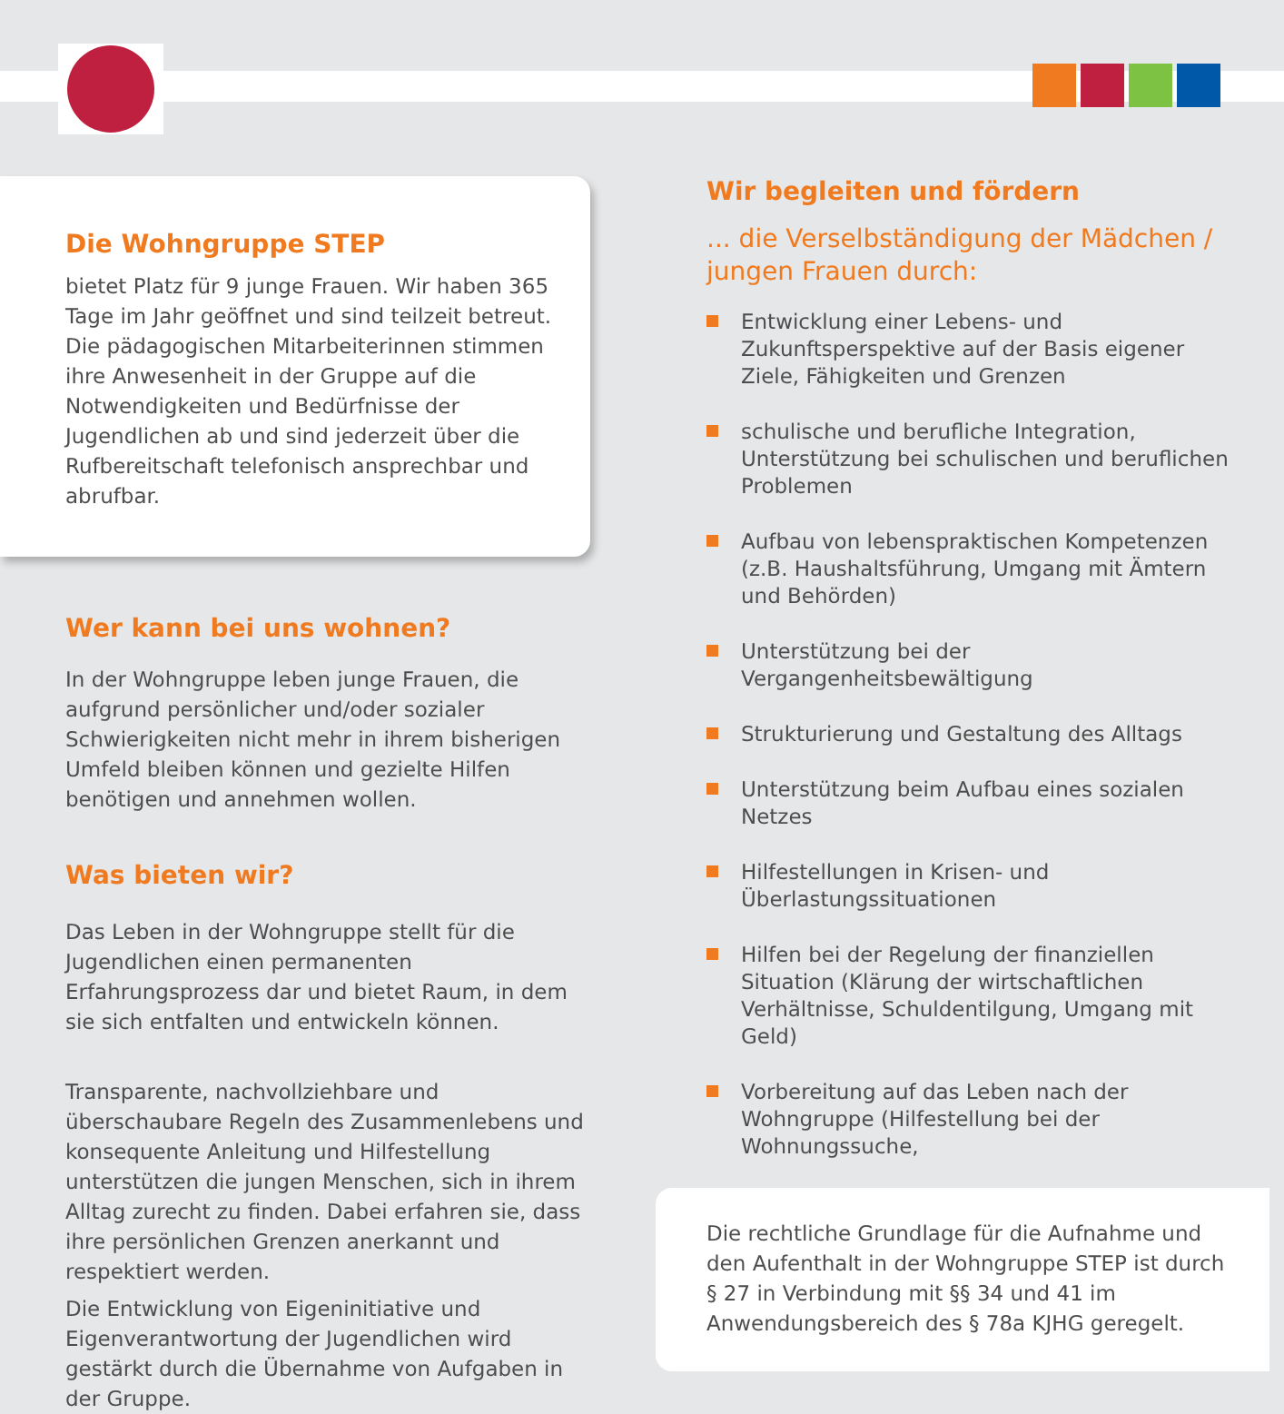Die Wohngruppe STEP
bietet Platz für 9 junge Frauen. Wir haben 365 Tage im Jahr geöffnet und sind teilzeit betreut. Die pädagogischen Mitarbeiterinnen stimmen ihre Anwesenheit in der Gruppe auf die Notwendigkeiten und Bedürfnisse der Jugendlichen ab und sind jederzeit über die Rufbereitschaft telefonisch ansprechbar und abrufbar.
Wer kann bei uns wohnen?
In der Wohngruppe leben junge Frauen, die aufgrund persönlicher und/oder sozialer Schwierigkeiten nicht mehr in ihrem bisherigen Umfeld bleiben können und gezielte Hilfen benötigen und annehmen wollen.
Was bieten wir?
Das Leben in der Wohngruppe stellt für die Jugendlichen einen permanenten Erfahrungsprozess dar und bietet Raum, in dem sie sich entfalten und entwickeln können.
Transparente, nachvollziehbare und überschaubare Regeln des Zusammenlebens und konsequente Anleitung und Hilfestellung unterstützen die jungen Menschen, sich in ihrem Alltag zurecht zu finden. Dabei erfahren sie, dass ihre persönlichen Grenzen anerkannt und respektiert werden.
Die Entwicklung von Eigeninitiative und Eigenverantwortung der Jugendlichen wird gestärkt durch die Übernahme von Aufgaben in der Gruppe.
Wir begleiten und fördern
... die Verselbständigung der Mädchen / jungen Frauen durch:
Entwicklung einer Lebens- und Zukunftsperspektive auf der Basis eigener Ziele, Fähigkeiten und Grenzen
schulische und berufliche Integration, Unterstützung bei schulischen und beruflichen Problemen
Aufbau von lebenspraktischen Kompetenzen (z.B. Haushaltsführung, Umgang mit Ämtern und Behörden)
Unterstützung bei der Vergangenheitsbewältigung
Strukturierung und Gestaltung des Alltags
Unterstützung beim Aufbau eines sozialen Netzes
Hilfestellungen in Krisen- und Überlastungssituationen
Hilfen bei der Regelung der finanziellen Situation (Klärung der wirtschaftlichen Verhältnisse, Schuldentilgung, Umgang mit Geld)
Vorbereitung auf das Leben nach der Wohngruppe (Hilfestellung bei der Wohnungssuche,
Die rechtliche Grundlage für die Aufnahme und den Aufenthalt in der Wohngruppe STEP ist durch § 27 in Verbindung mit §§ 34 und 41 im Anwendungsbereich des § 78a KJHG geregelt.